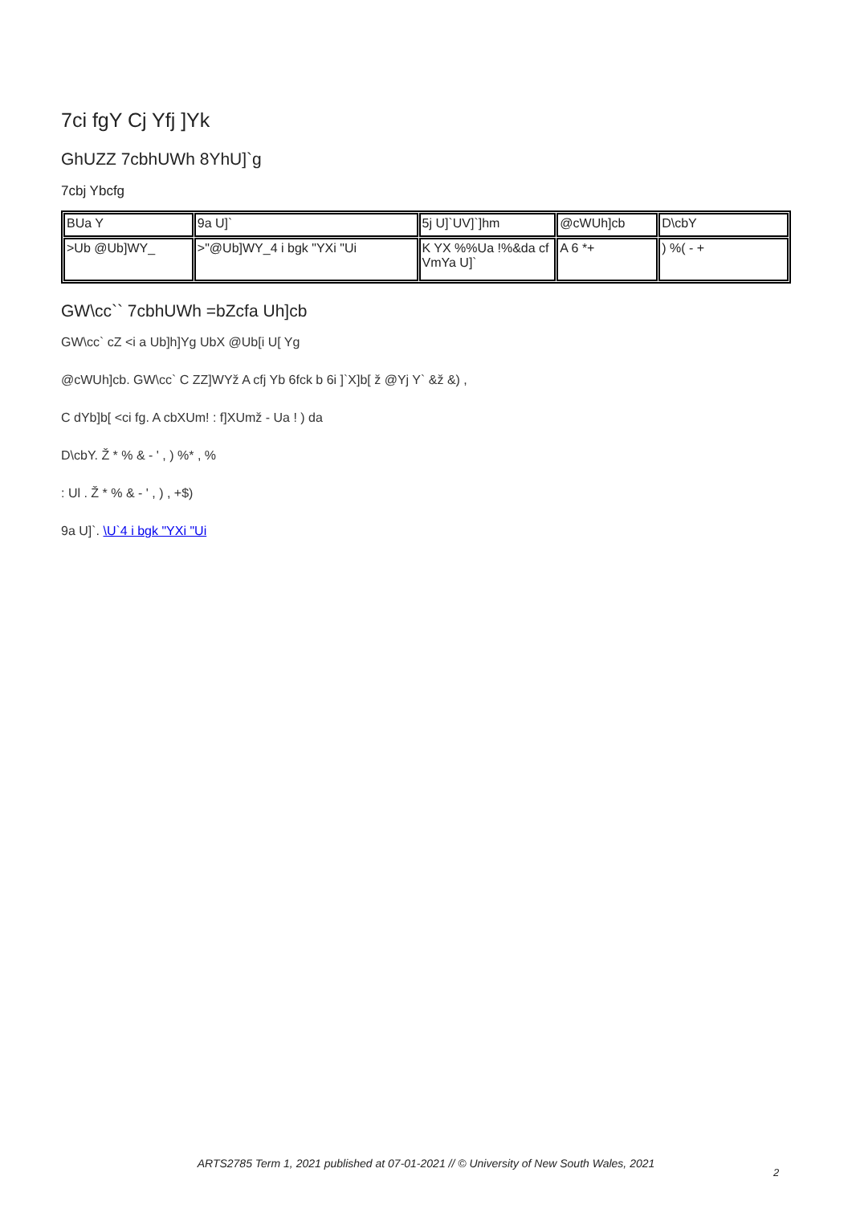7ci fgY Cj Yfj ]Yk
GhUZZ 7cbhUWh 8YhU]`g
7cbj Ybcfg
| BUa Y | 9a U]` | 5j U]`UV]`]hm | @cWUh]cb | D\cbY |
| >Ub @Ub]WY_ | >"@Ub]WY_4 i bgk "YXi "Ui | K YX %%Ua !%&da cf VmYa U]` | A 6 *+ | ) %( - + |
GW\cc`` 7cbhUWh =bZcfa Uh]cb
GW\cc` cZ <i a Ub]h]Yg UbX @Ub[i U[ Yg
@cWUh]cb. GW\cc` C ZZ]WYž A cfj Yb 6fck b 6i ]`X]b[ ž @Yj Y` &ž &) ,
C dYb]b[ <ci fg. A cbXUm! : f]XUmž - Ua ! ) da
D\cbY. Ž * % & - ' , ) %* , %
: Ul . Ž * % & - ' , ) , +$)
9a U]`. \U`4 i bgk "YXi "Ui
ARTS2785 Term 1, 2021 published at 07-01-2021 // © University of New South Wales, 2021
2